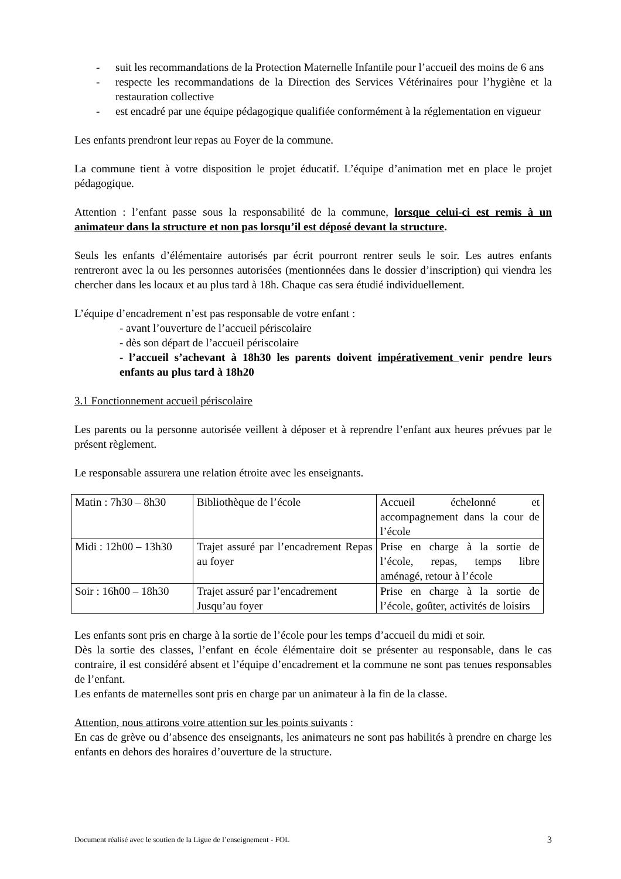- suit les recommandations de la Protection Maternelle Infantile pour l’accueil des moins de 6 ans
- respecte les recommandations de la Direction des Services Vétérinaires pour l’hygiène et la restauration collective
- est encadré par une équipe pédagogique qualifiée conformément à la réglementation en vigueur
Les enfants prendront leur repas au Foyer de la commune.
La commune tient à votre disposition le projet éducatif. L’équipe d’animation met en place le projet pédagogique.
Attention : l’enfant passe sous la responsabilité de la commune, lorsque celui-ci est remis à un animateur dans la structure et non pas lorsqu’il est déposé devant la structure.
Seuls les enfants d’élémentaire autorisés par écrit pourront rentrer seuls le soir. Les autres enfants rentreront avec la ou les personnes autorisées (mentionnées dans le dossier d’inscription) qui viendra les chercher dans les locaux et au plus tard à 18h. Chaque cas sera étudié individuellement.
L’équipe d’encadrement n’est pas responsable de votre enfant :
- avant l’ouverture de l’accueil périscolaire
- dès son départ de l’accueil périscolaire
- l’accueil s’achevant à 18h30 les parents doivent impérativement venir pendre leurs enfants au plus tard à 18h20
3.1 Fonctionnement accueil périscolaire
Les parents ou la personne autorisée veillent à déposer et à reprendre l’enfant aux heures prévues par le présent règlement.
Le responsable assurera une relation étroite avec les enseignants.
| Matin : 7h30 – 8h30 | Bibliothèque de l’école | Accueil échelonné et accompagnement dans la cour de l’école |
| Midi : 12h00 – 13h30 | Trajet assuré par l’encadrement Repas au foyer | Prise en charge à la sortie de l’école, repas, temps libre aménagé, retour à l’école |
| Soir : 16h00 – 18h30 | Trajet assuré par l’encadrement Jusqu’au foyer | Prise en charge à la sortie de l’école, goûter, activités de loisirs |
Les enfants sont pris en charge à la sortie de l’école pour les temps d’accueil du midi et soir.
Dès la sortie des classes, l’enfant en école élémentaire doit se présenter au responsable, dans le cas contraire, il est considéré absent et l’équipe d’encadrement et la commune ne sont pas tenues responsables de l’enfant.
Les enfants de maternelles sont pris en charge par un animateur à la fin de la classe.
Attention, nous attirons votre attention sur les points suivants :
En cas de grève ou d’absence des enseignants, les animateurs ne sont pas habilités à prendre en charge les enfants en dehors des horaires d’ouverture de la structure.
Document réalisé avec le soutien de la Ligue de l’enseignement - FOL 3